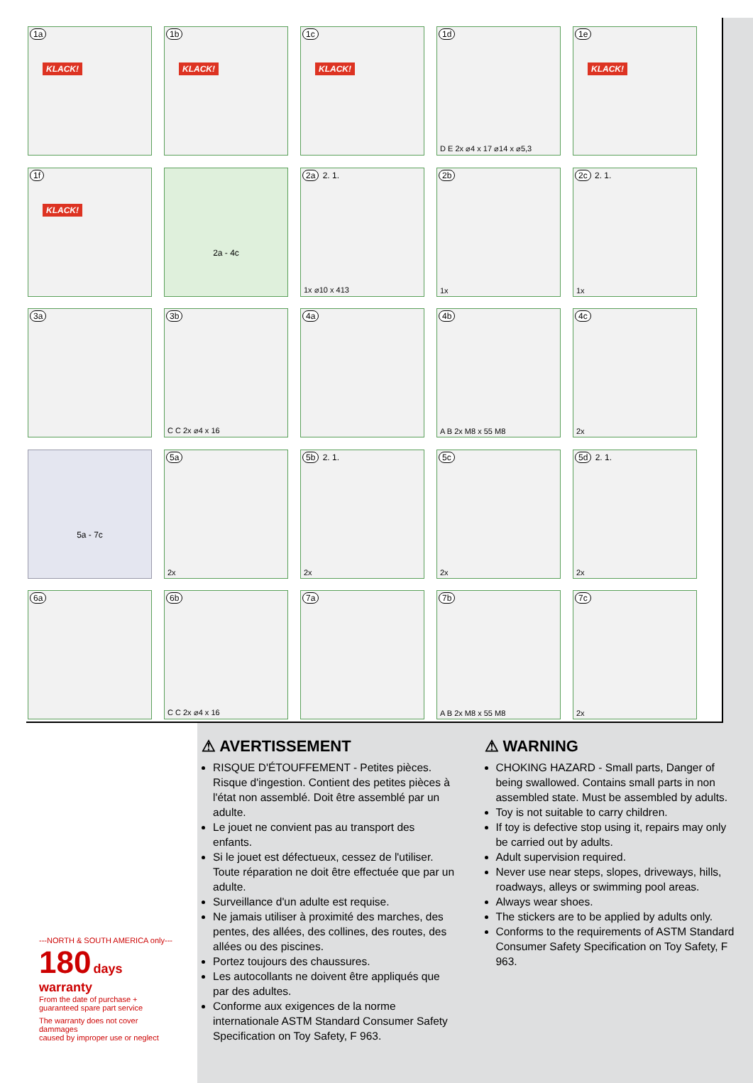1a
KLACK!
1b
KLACK!
1c
KLACK!
1d
D E 2x ⌀4 x 17 ⌀14 x ⌀5,3
1e
KLACK!
1f
KLACK!
2a - 4c
2a 2. 1.
1x ⌀10 x 413
2b
1x
2c 2. 1.
1x
3a
3b
C C 2x ⌀4 x 16
4a
4b
A B 2x M8 x 55 M8
4c
2x
5a - 7c
5a
2x
5b 2. 1.
2x
5c
2x
5d 2. 1.
2x
6a
6b
C C 2x ⌀4 x 16
7a
7b
A B 2x M8 x 55 M8
7c
2x
---NORTH & SOUTH AMERICA only---
180 days warranty
From the date of purchase +
guaranteed spare part service
The warranty does not cover dammages
caused by improper use or neglect
⚠ AVERTISSEMENT
RISQUE D'ÉTOUFFEMENT - Petites pièces. Risque d'ingestion. Contient des petites pièces à l'état non assemblé. Doit être assemblé par un adulte.
Le jouet ne convient pas au transport des enfants.
Si le jouet est défectueux, cessez de l'utiliser. Toute réparation ne doit être effectuée que par un adulte.
Surveillance d'un adulte est requise.
Ne jamais utiliser à proximité des marches, des pentes, des allées, des collines, des routes, des allées ou des piscines.
Portez toujours des chaussures.
Les autocollants ne doivent être appliqués que par des adultes.
Conforme aux exigences de la norme internationale ASTM Standard Consumer Safety Specification on Toy Safety, F 963.
⚠ WARNING
CHOKING HAZARD - Small parts, Danger of being swallowed. Contains small parts in non assembled state. Must be assembled by adults.
Toy is not suitable to carry children.
If toy is defective stop using it, repairs may only be carried out by adults.
Adult supervision required.
Never use near steps, slopes, driveways, hills, roadways, alleys or swimming pool areas.
Always wear shoes.
The stickers are to be applied by adults only.
Conforms to the requirements of ASTM Standard Consumer Safety Specification on Toy Safety, F 963.